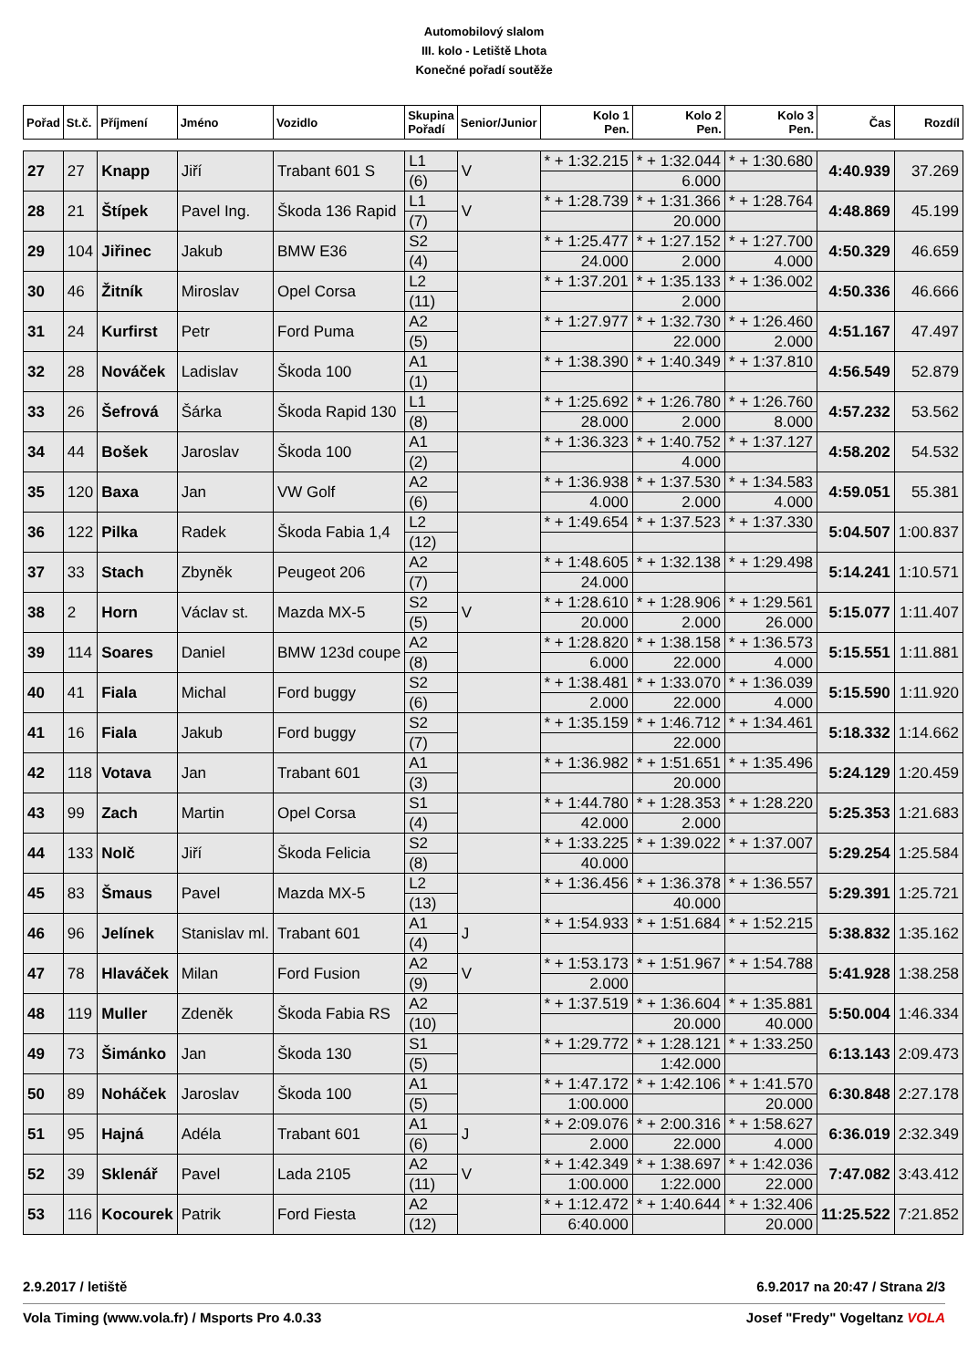Automobilový slalom
III. kolo - Letiště Lhota
Konečné pořadí soutěže
| Pořad | St.č. | Příjmení | Jméno | Vozidlo | Skupina Pořadí | Senior/Junior | Kolo 1 Pen. | Kolo 2 Pen. | Kolo 3 Pen. | Čas | Rozdíl |
| --- | --- | --- | --- | --- | --- | --- | --- | --- | --- | --- | --- |
| 27 | 27 | Knapp | Jiří | Trabant 601 S | L1 | V | * + 1:32.215 | * + 1:32.044 | * + 1:30.680 | 4:40.939 | 37.269 |
| | | | | | (6) | | | 6.000 | | | |
| 28 | 21 | Štípek | Pavel Ing. | Škoda 136 Rapid | L1 | V | * + 1:28.739 | * + 1:31.366 | * + 1:28.764 | 4:48.869 | 45.199 |
| | | | | | (7) | | | 20.000 | | | |
| 29 | 104 | Jiřinec | Jakub | BMW E36 | S2 | | * + 1:25.477 | * + 1:27.152 | * + 1:27.700 | 4:50.329 | 46.659 |
| | | | | | (4) | | 24.000 | 2.000 | 4.000 | | |
| 30 | 46 | Žitník | Miroslav | Opel Corsa | L2 | | * + 1:37.201 | * + 1:35.133 | * + 1:36.002 | 4:50.336 | 46.666 |
| | | | | | (11) | | | 2.000 | | | |
| 31 | 24 | Kurfirst | Petr | Ford Puma | A2 | | * + 1:27.977 | * + 1:32.730 | * + 1:26.460 | 4:51.167 | 47.497 |
| | | | | | (5) | | | 22.000 | 2.000 | | |
| 32 | 28 | Nováček | Ladislav | Škoda 100 | A1 | | * + 1:38.390 | * + 1:40.349 | * + 1:37.810 | 4:56.549 | 52.879 |
| | | | | | (1) | | | | | | |
| 33 | 26 | Šefrová | Šárka | Škoda Rapid 130 | L1 | | * + 1:25.692 | * + 1:26.780 | * + 1:26.760 | 4:57.232 | 53.562 |
| | | | | | (8) | | 28.000 | 2.000 | 8.000 | | |
| 34 | 44 | Bošek | Jaroslav | Škoda 100 | A1 | | * + 1:36.323 | * + 1:40.752 | * + 1:37.127 | 4:58.202 | 54.532 |
| | | | | | (2) | | | 4.000 | | | |
| 35 | 120 | Baxa | Jan | VW Golf | A2 | | * + 1:36.938 | * + 1:37.530 | * + 1:34.583 | 4:59.051 | 55.381 |
| | | | | | (6) | | 4.000 | 2.000 | 4.000 | | |
| 36 | 122 | Pilka | Radek | Škoda Fabia 1,4 | L2 | | * + 1:49.654 | * + 1:37.523 | * + 1:37.330 | 5:04.507 | 1:00.837 |
| | | | | | (12) | | | | | | |
| 37 | 33 | Stach | Zbyněk | Peugeot 206 | A2 | | * + 1:48.605 | * + 1:32.138 | * + 1:29.498 | 5:14.241 | 1:10.571 |
| | | | | | (7) | | 24.000 | | | | |
| 38 | 2 | Horn | Václav st. | Mazda MX-5 | S2 | V | * + 1:28.610 | * + 1:28.906 | * + 1:29.561 | 5:15.077 | 1:11.407 |
| | | | | | (5) | | 20.000 | 2.000 | 26.000 | | |
| 39 | 114 | Soares | Daniel | BMW 123d coupe | A2 | | * + 1:28.820 | * + 1:38.158 | * + 1:36.573 | 5:15.551 | 1:11.881 |
| | | | | | (8) | | 6.000 | 22.000 | 4.000 | | |
| 40 | 41 | Fiala | Michal | Ford buggy | S2 | | * + 1:38.481 | * + 1:33.070 | * + 1:36.039 | 5:15.590 | 1:11.920 |
| | | | | | (6) | | 2.000 | 22.000 | 4.000 | | |
| 41 | 16 | Fiala | Jakub | Ford buggy | S2 | | * + 1:35.159 | * + 1:46.712 | * + 1:34.461 | 5:18.332 | 1:14.662 |
| | | | | | (7) | | | 22.000 | | | |
| 42 | 118 | Votava | Jan | Trabant 601 | A1 | | * + 1:36.982 | * + 1:51.651 | * + 1:35.496 | 5:24.129 | 1:20.459 |
| | | | | | (3) | | | 20.000 | | | |
| 43 | 99 | Zach | Martin | Opel Corsa | S1 | | * + 1:44.780 | * + 1:28.353 | * + 1:28.220 | 5:25.353 | 1:21.683 |
| | | | | | (4) | | 42.000 | 2.000 | | | |
| 44 | 133 | Nolč | Jiří | Škoda Felicia | S2 | | * + 1:33.225 | * + 1:39.022 | * + 1:37.007 | 5:29.254 | 1:25.584 |
| | | | | | (8) | | 40.000 | | | | |
| 45 | 83 | Šmaus | Pavel | Mazda MX-5 | L2 | | * + 1:36.456 | * + 1:36.378 | * + 1:36.557 | 5:29.391 | 1:25.721 |
| | | | | | (13) | | | 40.000 | | | |
| 46 | 96 | Jelínek | Stanislav ml. | Trabant 601 | A1 | J | * + 1:54.933 | * + 1:51.684 | * + 1:52.215 | 5:38.832 | 1:35.162 |
| | | | | | (4) | | | | | | |
| 47 | 78 | Hlaváček | Milan | Ford Fusion | A2 | V | * + 1:53.173 | * + 1:51.967 | * + 1:54.788 | 5:41.928 | 1:38.258 |
| | | | | | (9) | | 2.000 | | | | |
| 48 | 119 | Muller | Zdeněk | Škoda Fabia RS | A2 | | * + 1:37.519 | * + 1:36.604 | * + 1:35.881 | 5:50.004 | 1:46.334 |
| | | | | | (10) | | | 20.000 | 40.000 | | |
| 49 | 73 | Šimánko | Jan | Škoda 130 | S1 | | * + 1:29.772 | * + 1:28.121 | * + 1:33.250 | 6:13.143 | 2:09.473 |
| | | | | | (5) | | | 1:42.000 | | | |
| 50 | 89 | Noháček | Jaroslav | Škoda 100 | A1 | | * + 1:47.172 | * + 1:42.106 | * + 1:41.570 | 6:30.848 | 2:27.178 |
| | | | | | (5) | | 1:00.000 | | 20.000 | | |
| 51 | 95 | Hajná | Adéla | Trabant 601 | A1 | J | * + 2:09.076 | * + 2:00.316 | * + 1:58.627 | 6:36.019 | 2:32.349 |
| | | | | | (6) | | 2.000 | 22.000 | 4.000 | | |
| 52 | 39 | Sklenář | Pavel | Lada 2105 | A2 | V | * + 1:42.349 | * + 1:38.697 | * + 1:42.036 | 7:47.082 | 3:43.412 |
| | | | | | (11) | | 1:00.000 | 1:22.000 | 22.000 | | |
| 53 | 116 | Kocourek | Patrik | Ford Fiesta | A2 | | * + 1:12.472 | * + 1:40.644 | * + 1:32.406 | 11:25.522 | 7:21.852 |
| | | | | | (12) | | 6:40.000 | | 20.000 | | |
2.9.2017 / letiště 6.9.2017 na 20:47 / Strana 2/3
Vola Timing (www.vola.fr) / Msports Pro 4.0.33 Josef "Fredy" Vogeltanz VOLA